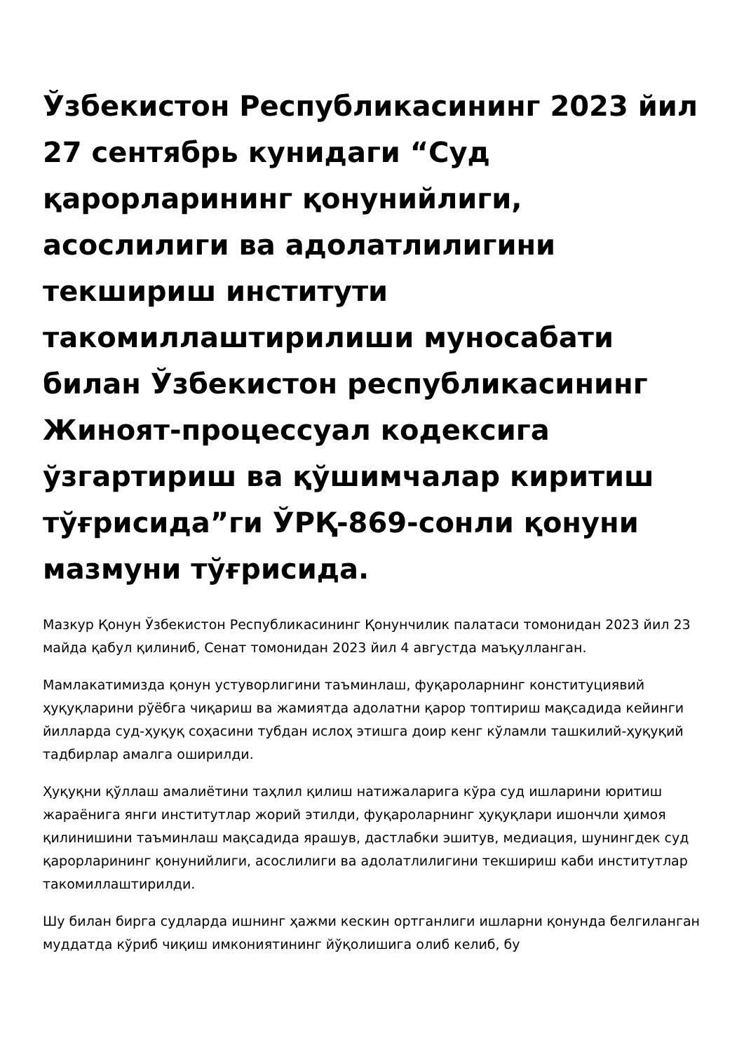Ўзбекистон Республикасининг 2023 йил 27 сентябрь кунидаги “Суд қарорларининг қонунийлиги, асослилиги ва адолатлилигини текшириш институти такомиллаштирилиши муносабати билан Ўзбекистон республикасининг Жиноят-процессуал кодексига ўзгартириш ва қўшимчалар киритиш тўғрисида”ги ЎРҚ-869-сонли қонуни мазмуни тўғрисида.
Мазкур Қонун Ўзбекистон Республикасининг Қонунчилик палатаси томонидан 2023 йил 23 майда қабул қилиниб, Сенат томонидан 2023 йил 4 августда маъқулланган.
Мамлакатимизда қонун устуворлигини таъминлаш, фуқароларнинг конституциявий ҳуқуқларини рўёбга чиқариш ва жамиятда адолатни қарор топтириш мақсадида кейинги йилларда суд-ҳуқуқ соҳасини тубдан ислоҳ этишга доир кенг кўламли ташкилий-ҳуқуқий тадбирлар амалга оширилди.
Ҳуқуқни қўллаш амалиётини таҳлил қилиш натижаларига кўра суд ишларини юритиш жараёнига янги институтлар жорий этилди, фуқароларнинг ҳуқуқлари ишончли ҳимоя қилинишини таъминлаш мақсадида ярашув, дастлабки эшитув, медиация, шунингдек суд қарорларининг қонунийлиги, асослилиги ва адолатлилигини текшириш каби институтлар такомиллаштирилди.
Шу билан бирга судларда ишнинг ҳажми кескин ортганлиги ишларни қонунда белгиланган муддатда кўриб чиқиш имкониятининг йўқолишига олиб келиб, бу